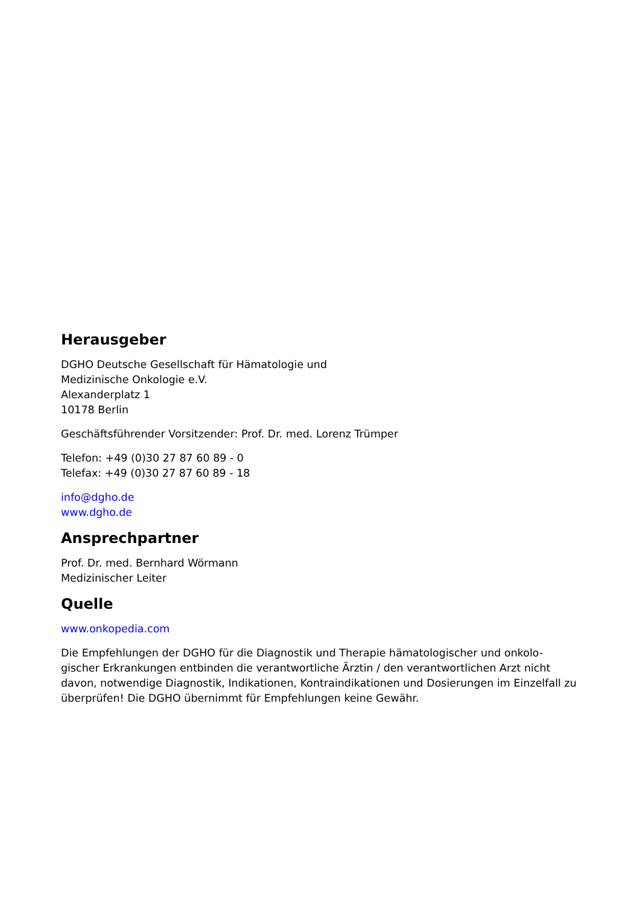Herausgeber
DGHO Deutsche Gesellschaft für Hämatologie und
Medizinische Onkologie e.V.
Alexanderplatz 1
10178 Berlin
Geschäftsführender Vorsitzender: Prof. Dr. med. Lorenz Trümper
Telefon: +49 (0)30 27 87 60 89 - 0
Telefax: +49 (0)30 27 87 60 89 - 18
info@dgho.de
www.dgho.de
Ansprechpartner
Prof. Dr. med. Bernhard Wörmann
Medizinischer Leiter
Quelle
www.onkopedia.com
Die Empfehlungen der DGHO für die Diagnostik und Therapie hämatologischer und onkolo-gischer Erkrankungen entbinden die verantwortliche Ärztin / den verantwortlichen Arzt nicht davon, notwendige Diagnostik, Indikationen, Kontraindikationen und Dosierungen im Einzelfall zu überprüfen! Die DGHO übernimmt für Empfehlungen keine Gewähr.